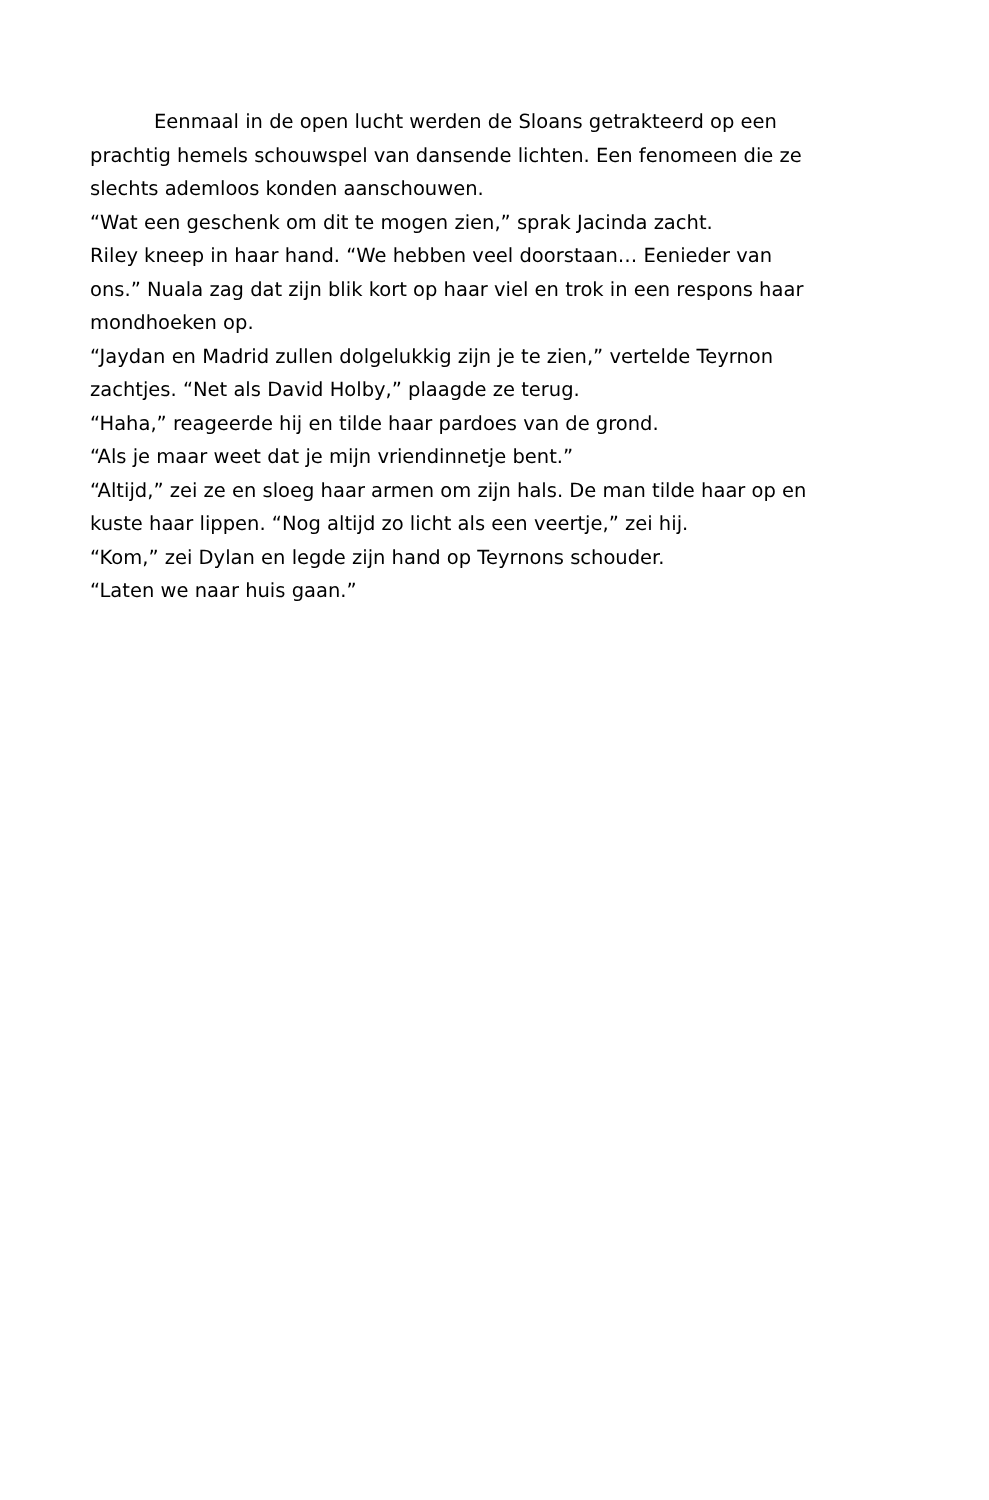Eenmaal in de open lucht werden de Sloans getrakteerd op een prachtig hemels schouwspel van dansende lichten. Een fenomeen die ze slechts ademloos konden aanschouwen.
“Wat een geschenk om dit te mogen zien,” sprak Jacinda zacht.
Riley kneep in haar hand. “We hebben veel doorstaan… Eenieder van ons.” Nuala zag dat zijn blik kort op haar viel en trok in een respons haar mondhoeken op.
“Jaydan en Madrid zullen dolgelukkig zijn je te zien,” vertelde Teyrnon zachtjes. “Net als David Holby,” plaagde ze terug.
“Haha,” reageerde hij en tilde haar pardoes van de grond.
“Als je maar weet dat je mijn vriendinnetje bent.”
“Altijd,” zei ze en sloeg haar armen om zijn hals. De man tilde haar op en kuste haar lippen. “Nog altijd zo licht als een veertje,” zei hij.
“Kom,” zei Dylan en legde zijn hand op Teyrnons schouder.
“Laten we naar huis gaan.”